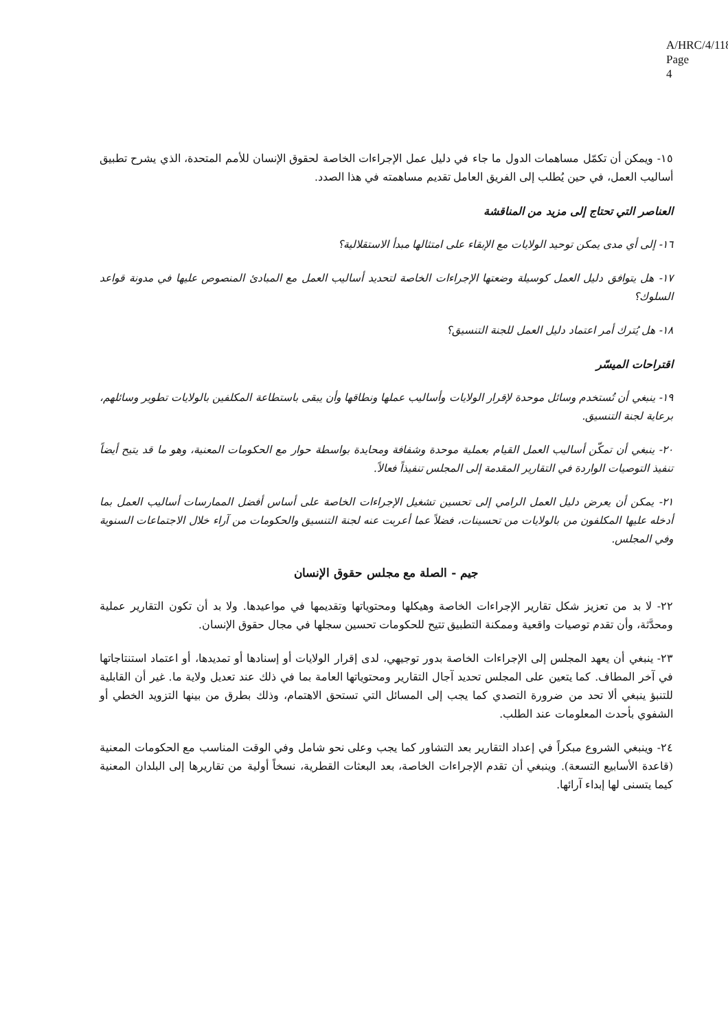A/HRC/4/118
Page 4
١٥- ويمكن أن تكمّل مساهمات الدول ما جاء في دليل عمل الإجراءات الخاصة لحقوق الإنسان للأمم المتحدة، الذي يشرح تطبيق أساليب العمل، في حين يُطلب إلى الفريق العامل تقديم مساهمته في هذا الصدد.
العناصر التي تحتاج إلى مزيد من المناقشة
١٦- إلى أي مدى يمكن توحيد الولايات مع الإبقاء على امتثالها مبدأ الاستقلالية؟
١٧- هل يتوافق دليل العمل كوسيلة وضعتها الإجراءات الخاصة لتحديد أساليب العمل مع المبادئ المنصوص عليها في مدونة قواعد السلوك؟
١٨- هل يُترك أمر اعتماد دليل العمل للجنة التنسيق؟
اقتراحات الميسّر
١٩- ينبغي أن تُستخدم وسائل موحدة لإقرار الولايات وأساليب عملها ونطاقها وأن يبقى باستطاعة المكلفين بالولايات تطوير وسائلهم، برعاية لجنة التنسيق.
٢٠- ينبغي أن تمكّن أساليب العمل القيام بعملية موحدة وشفافة ومحايدة بواسطة حوار مع الحكومات المعنية، وهو ما قد يتيح أيضاً تنفيذ التوصيات الواردة في التقارير المقدمة إلى المجلس تنفيذاً فعالاً.
٢١- يمكن أن يعرض دليل العمل الرامي إلى تحسين تشغيل الإجراءات الخاصة على أساس أفضل الممارسات أساليب العمل بما أدخله عليها المكلفون من بالولايات من تحسينات، فضلاً عما أعربت عنه لجنة التنسيق والحكومات من آراء خلال الاجتماعات السنوية وفي المجلس.
جيم - الصلة مع مجلس حقوق الإنسان
٢٢- لا بد من تعزيز شكل تقارير الإجراءات الخاصة وهيكلها ومحتوياتها وتقديمها في مواعيدها. ولا بد أن تكون التقارير عملية ومحدَّثة، وأن تقدم توصيات واقعية وممكنة التطبيق تتيح للحكومات تحسين سجلها في مجال حقوق الإنسان.
٢٣- ينبغي أن يعهد المجلس إلى الإجراءات الخاصة بدور توجيهي، لدى إقرار الولايات أو إسنادها أو تمديدها، أو اعتماد استنتاجاتها في آخر المطاف. كما يتعين على المجلس تحديد آجال التقارير ومحتوياتها العامة بما في ذلك عند تعديل ولاية ما. غير أن القابلية للتنبؤ ينبغي ألا تحد من ضرورة التصدي كما يجب إلى المسائل التي تستحق الاهتمام، وذلك بطرق من بينها التزويد الخطي أو الشفوي بأحدث المعلومات عند الطلب.
٢٤- وينبغي الشروع مبكراً في إعداد التقارير بعد التشاور كما يجب وعلى نحو شامل وفي الوقت المناسب مع الحكومات المعنية (قاعدة الأسابيع التسعة). وينبغي أن تقدم الإجراءات الخاصة، بعد البعثات القطرية، نسخاً أولية من تقاريرها إلى البلدان المعنية كيما يتسنى لها إبداء آرائها.